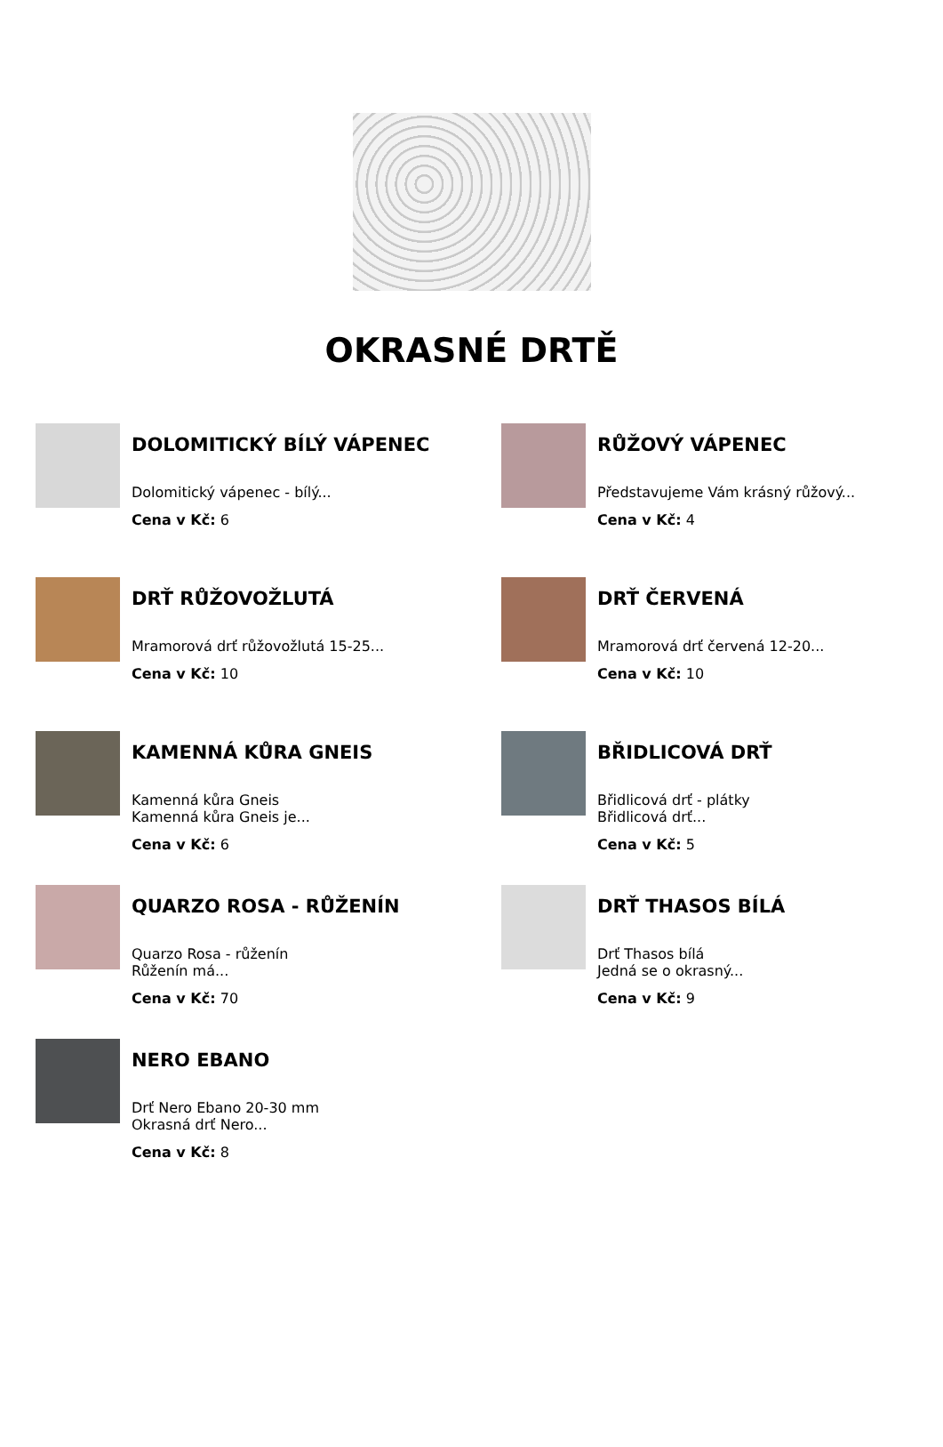OKRASNÉ DRTĚ
DOLOMITICKÝ BÍLÝ VÁPENEC
Dolomitický vápenec - bílý...
Cena v Kč: 6
RŮŽOVÝ VÁPENEC
Představujeme Vám krásný růžový...
Cena v Kč: 4
DRŤ RŮŽOVOŽLUTÁ
Mramorová drť růžovožlutá 15-25...
Cena v Kč: 10
DRŤ ČERVENÁ
Mramorová drť červená 12-20...
Cena v Kč: 10
KAMENNÁ KŮRA GNEIS
Kamenná kůra Gneis
Kamenná kůra Gneis je...
Cena v Kč: 6
BŘIDLICOVÁ DRŤ
Břidlicová drť - plátky
Břidlicová drť...
Cena v Kč: 5
QUARZO ROSA - RŮŽENÍN
Quarzo Rosa - růženín
Růženín má...
Cena v Kč: 70
DRŤ THASOS BÍLÁ
Drť Thasos bílá
Jedná se o okrasný...
Cena v Kč: 9
NERO EBANO
Drť Nero Ebano 20-30 mm
Okrasná drť Nero...
Cena v Kč: 8